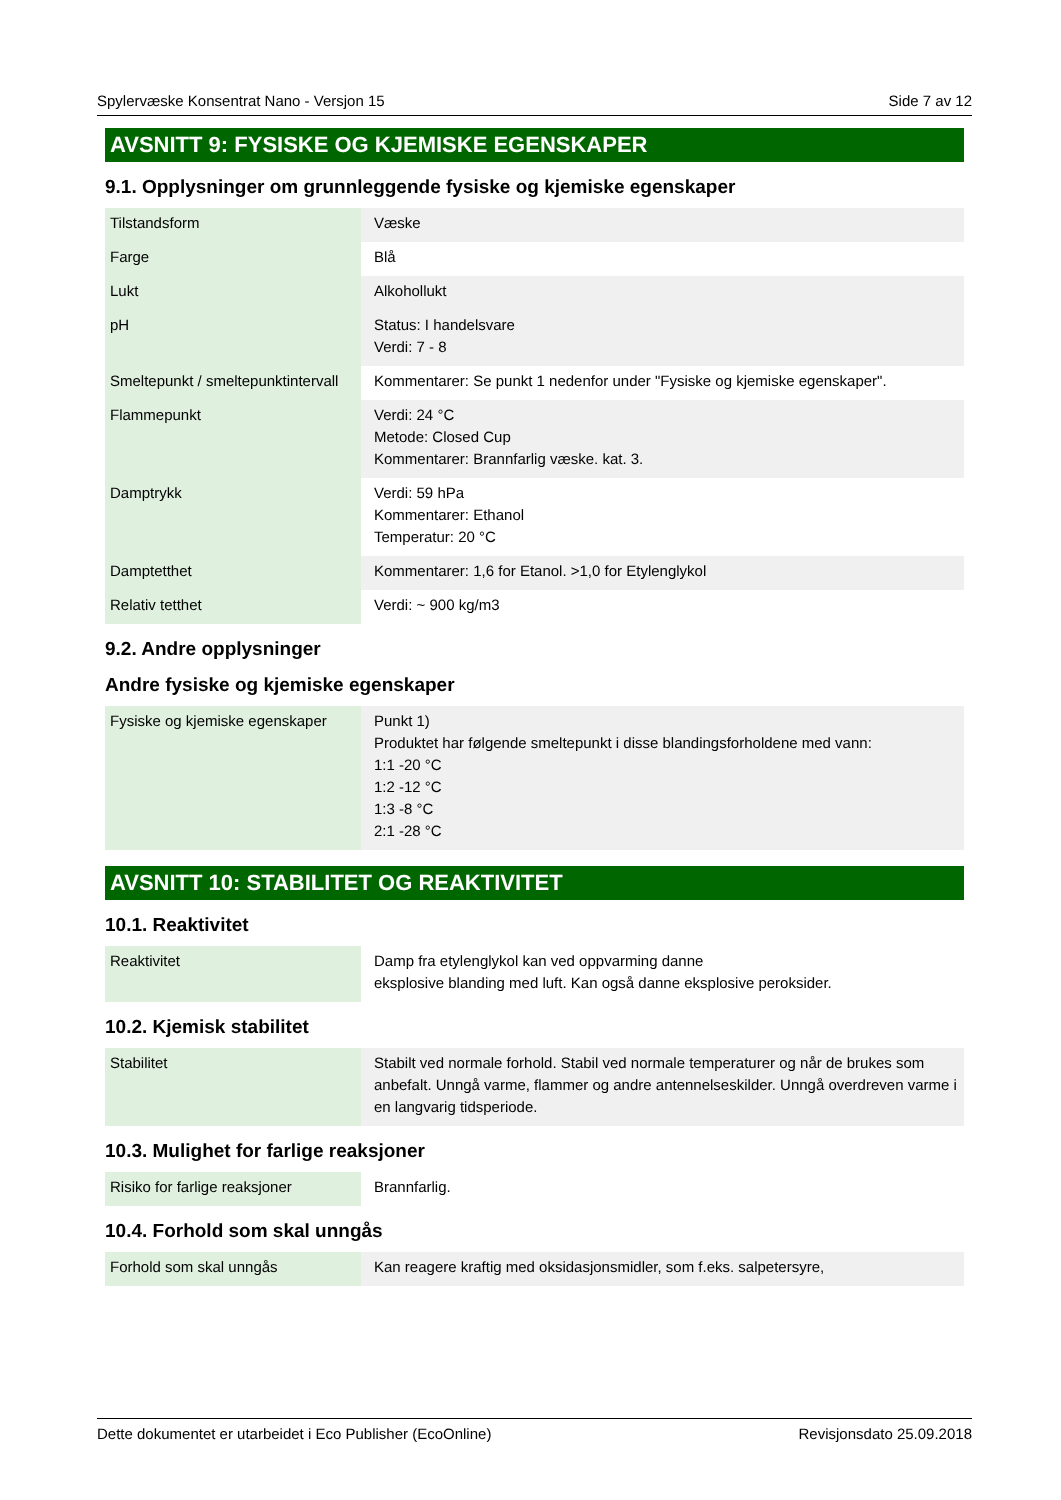Spylervæske Konsentrat Nano - Versjon 15 Side 7 av 12
AVSNITT 9: FYSISKE OG KJEMISKE EGENSKAPER
9.1. Opplysninger om grunnleggende fysiske og kjemiske egenskaper
| Tilstandsform | Væske |
| Farge | Blå |
| Lukt | Alkohollukt |
| pH | Status: I handelsvare Verdi: 7 - 8 |
| Smeltepunkt / smeltepunktintervall | Kommentarer: Se punkt 1 nedenfor under "Fysiske og kjemiske egenskaper". |
| Flammepunkt | Verdi: 24 °C Metode: Closed Cup Kommentarer: Brannfarlig væske. kat. 3. |
| Damptrykk | Verdi: 59 hPa Kommentarer: Ethanol Temperatur: 20 °C |
| Damptetthet | Kommentarer: 1,6 for Etanol. >1,0 for Etylenglykol |
| Relativ tetthet | Verdi: ~ 900 kg/m3 |
9.2. Andre opplysninger
Andre fysiske og kjemiske egenskaper
| Fysiske og kjemiske egenskaper | Punkt 1) Produktet har følgende smeltepunkt i disse blandingsforholdene med vann: 1:1 -20 °C 1:2 -12 °C 1:3 -8 °C 2:1 -28 °C |
AVSNITT 10: STABILITET OG REAKTIVITET
10.1. Reaktivitet
| Reaktivitet | Damp fra etylenglykol kan ved oppvarming danne eksplosive blanding med luft. Kan også danne eksplosive peroksider. |
10.2. Kjemisk stabilitet
| Stabilitet | Stabilt ved normale forhold. Stabil ved normale temperaturer og når de brukes som anbefalt. Unngå varme, flammer og andre antennelseskilder. Unngå overdreven varme i en langvarig tidsperiode. |
10.3. Mulighet for farlige reaksjoner
| Risiko for farlige reaksjoner | Brannfarlig. |
10.4. Forhold som skal unngås
| Forhold som skal unngås | Kan reagere kraftig med oksidasjonsmidler, som f.eks. salpetersyre, |
Dette dokumentet er utarbeidet i Eco Publisher (EcoOnline) Revisjonsdato 25.09.2018